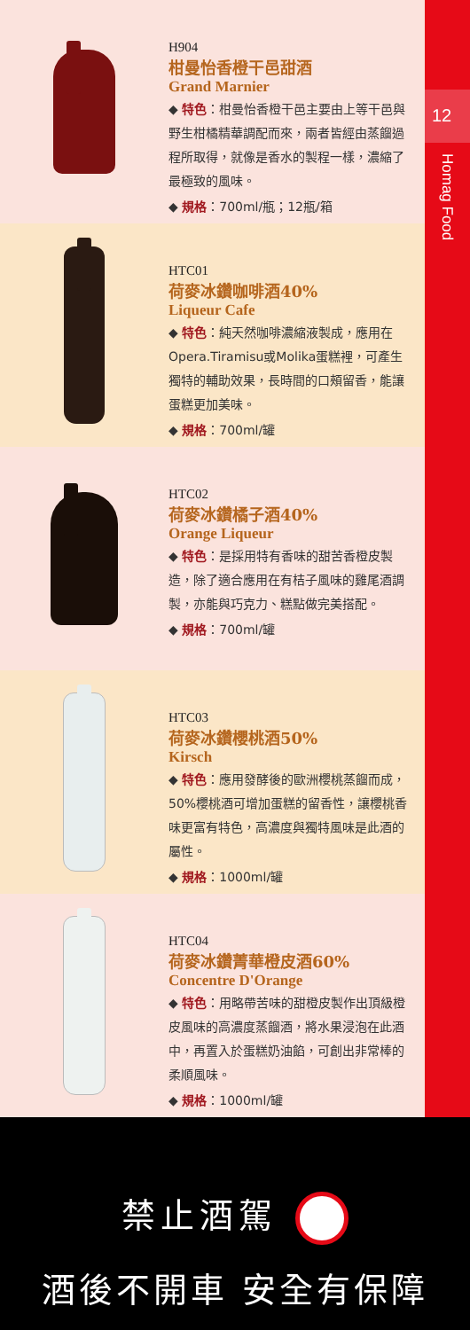H904
柑曼怡香橙干邑甜酒
Grand Marnier
◆ 特色：柑曼怡香橙干邑主要由上等干邑與野生柑橘精華調配而來，兩者皆經由蒸餾過程所取得，就像是香水的製程一樣，濃縮了最極致的風味。
◆ 規格：700ml/瓶；12瓶/箱
HTC01
荷麥冰鑽咖啡酒40%
Liqueur Cafe
◆ 特色：純天然咖啡濃縮液製成，應用在Opera.Tiramisu或Molika蛋糕裡，可產生獨特的輔助效果，長時間的口頰留香，能讓蛋糕更加美味。
◆ 規格：700ml/罐
HTC02
荷麥冰鑽橘子酒40%
Orange Liqueur
◆ 特色：是採用特有香味的甜苦香橙皮製造，除了適合應用在有桔子風味的雞尾酒調製，亦能與巧克力、糕點做完美搭配。
◆ 規格：700ml/罐
HTC03
荷麥冰鑽櫻桃酒50%
Kirsch
◆ 特色：應用發酵後的歐洲櫻桃蒸餾而成，50%櫻桃酒可增加蛋糕的留香性，讓櫻桃香味更富有特色，高濃度與獨特風味是此酒的屬性。
◆ 規格：1000ml/罐
HTC04
荷麥冰鑽菁華橙皮酒60%
Concentre D'Orange
◆ 特色：用略帶苦味的甜橙皮製作出頂級橙皮風味的高濃度蒸餾酒，將水果浸泡在此酒中，再置入於蛋糕奶油餡，可創出非常棒的柔順風味。
◆ 規格：1000ml/罐
12
Homag Food
禁止酒駕
酒後不開車 安全有保障